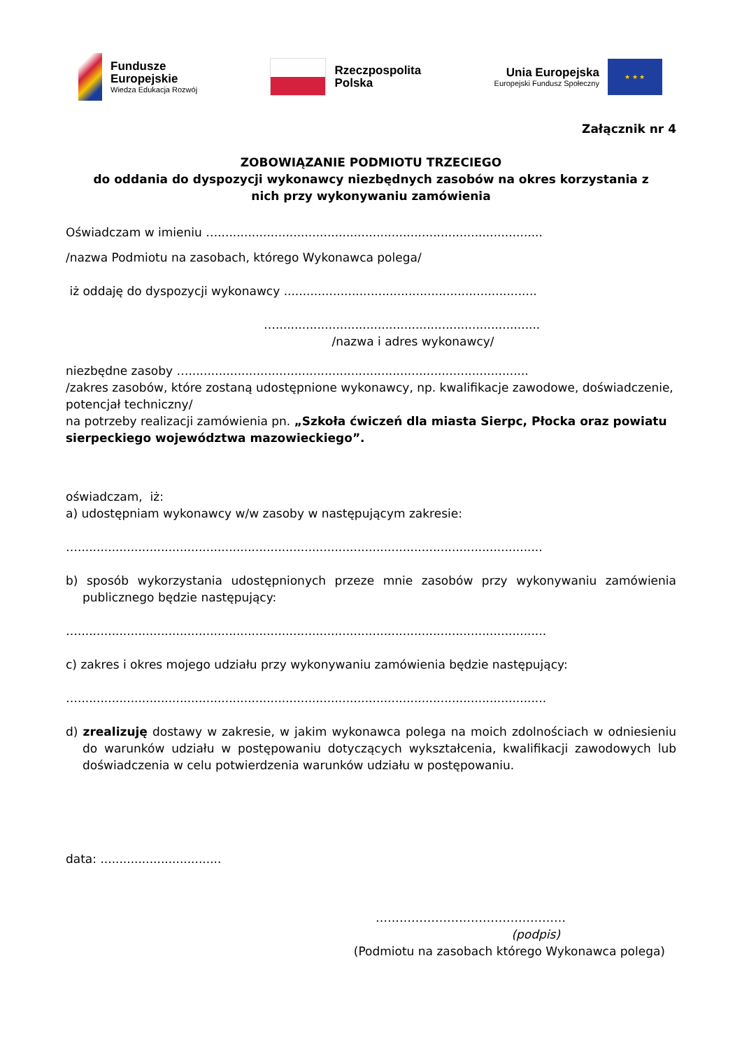Fundusze
Europejskie
Wiedza Edukacja Rozwój
Rzeczpospolita
Polska
Unia Europejska
Europejski Fundusz Społeczny
★ ★ ★
Załącznik nr 4
ZOBOWIĄZANIE PODMIOTU TRZECIEGO
do oddania do dyspozycji wykonawcy niezbędnych zasobów na okres korzystania z
nich przy wykonywaniu zamówienia
Oświadczam w imieniu …......................................................................................
/nazwa Podmiotu na zasobach, którego Wykonawca polega/
iż oddaję do dyspozycji wykonawcy ...................................................................
…......................................................................
/nazwa i adres wykonawcy/
niezbędne zasoby …..........................................................................................
/zakres zasobów, które zostaną udostępnione wykonawcy, np. kwalifikacje zawodowe, doświadczenie, potencjał techniczny/
na potrzeby realizacji zamówienia pn. „Szkoła ćwiczeń dla miasta Sierpc, Płocka oraz powiatu sierpeckiego województwa mazowieckiego”.
oświadczam, iż:
a) udostępniam wykonawcy w/w zasoby w następującym zakresie:
…...........................................................................................................................
b) sposób wykorzystania udostępnionych przeze mnie zasobów przy wykonywaniu zamówienia publicznego będzie następujący:
…............................................................................................................................
c) zakres i okres mojego udziału przy wykonywaniu zamówienia będzie następujący:
…............................................................................................................................
d) zrealizuję dostawy w zakresie, w jakim wykonawca polega na moich zdolnościach w odniesieniu do warunków udziału w postępowaniu dotyczących wykształcenia, kwalifikacji zawodowych lub doświadczenia w celu potwierdzenia warunków udziału w postępowaniu.
data: ................................
…………………………………………
(podpis)
(Podmiotu na zasobach którego Wykonawca polega)